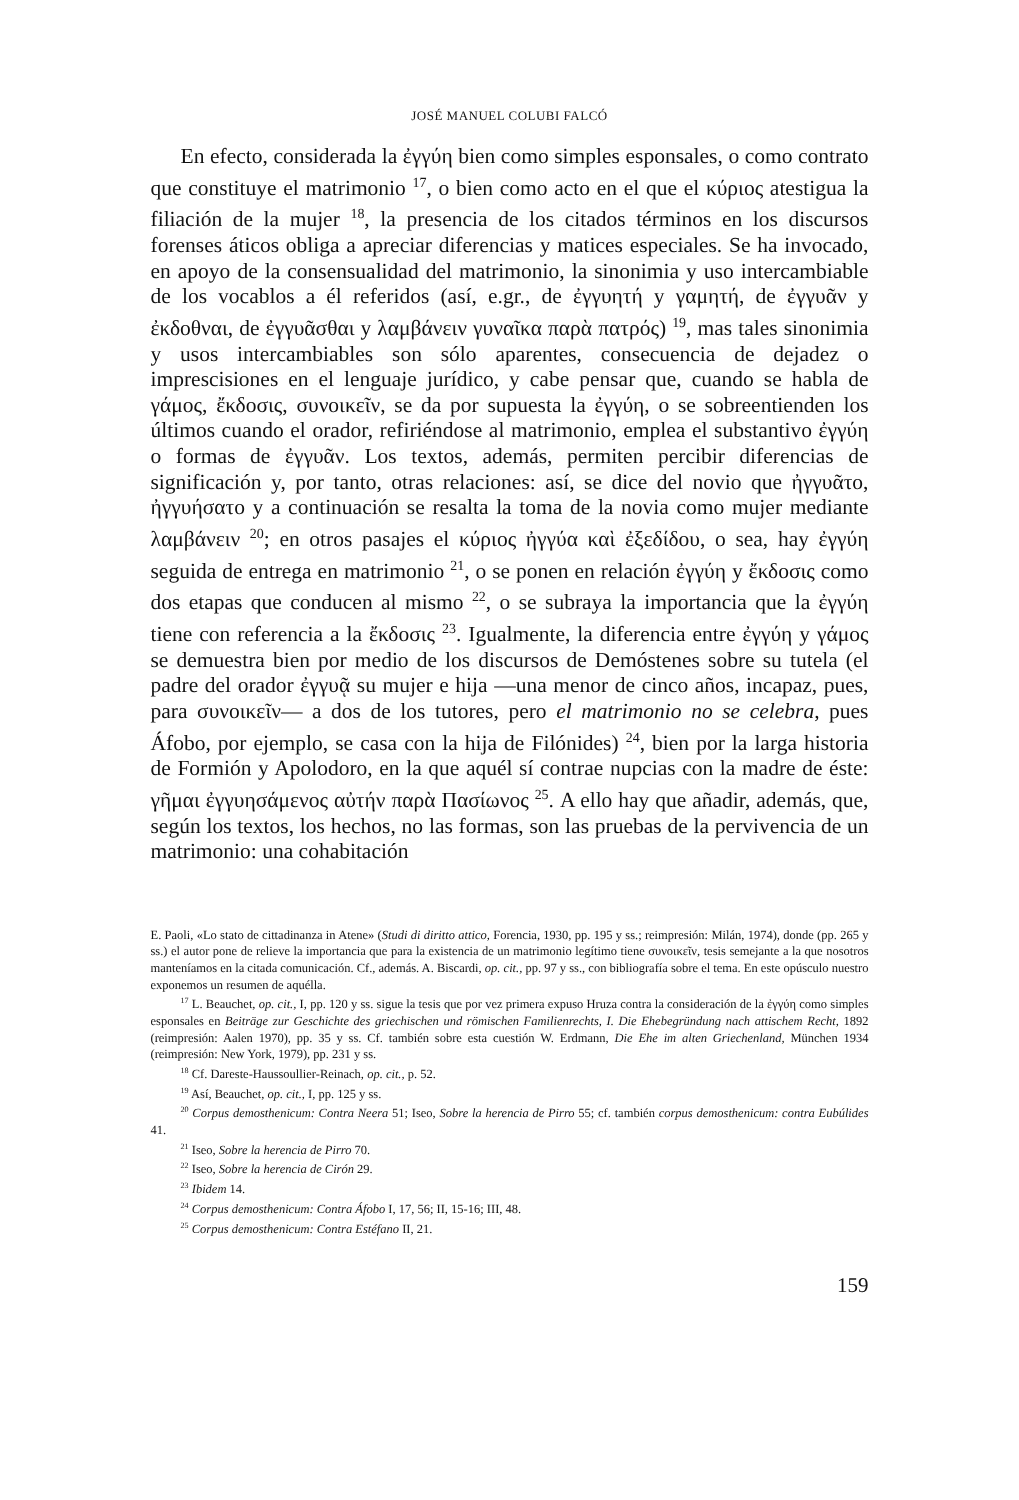JOSÉ MANUEL COLUBI FALCÓ
En efecto, considerada la ἐγγύη bien como simples esponsales, o como contrato que constituye el matrimonio <sup>17</sup>, o bien como acto en el que el κύριος atestigua la filiación de la mujer <sup>18</sup>, la presencia de los citados términos en los discursos forenses áticos obliga a apreciar diferencias y matices especiales. Se ha invocado, en apoyo de la consensualidad del matrimonio, la sinonimia y uso intercambiable de los vocablos a él referidos (así, e.gr., de ἐγγυητή y γαμητή, de ἐγγυᾶν y ἐκδοθναι, de ἐγγυᾶσθαι y λαμβάνειν γυναῖκα παρὰ πατρός) <sup>19</sup>, mas tales sinonimia y usos intercambiables son sólo aparentes, consecuencia de dejadez o imprescisiones en el lenguaje jurídico, y cabe pensar que, cuando se habla de γάμος, ἔκδοσις, συνοικεῖν, se da por supuesta la ἐγγύη, o se sobreentienden los últimos cuando el orador, refiriéndose al matrimonio, emplea el substantivo ἐγγύη o formas de ἐγγυᾶν. Los textos, además, permiten percibir diferencias de significación y, por tanto, otras relaciones: así, se dice del novio que ἠγγυᾶτο, ἠγγυήσατο y a continuación se resalta la toma de la novia como mujer mediante λαμβάνειν <sup>20</sup>; en otros pasajes el κύριος ἠγγύα καὶ ἐξεδίδου, o sea, hay ἐγγύη seguida de entrega en matrimonio <sup>21</sup>, o se ponen en relación ἐγγύη y ἔκδοσις como dos etapas que conducen al mismo <sup>22</sup>, o se subraya la importancia que la ἐγγύη tiene con referencia a la ἔκδοσις <sup>23</sup>. Igualmente, la diferencia entre ἐγγύη y γάμος se demuestra bien por medio de los discursos de Demóstenes sobre su tutela (el padre del orador ἐγγυᾷ su mujer e hija —una menor de cinco años, incapaz, pues, para συνοικεῖν— a dos de los tutores, pero el matrimonio no se celebra, pues Áfobo, por ejemplo, se casa con la hija de Filónides) <sup>24</sup>, bien por la larga historia de Formión y Apolodoro, en la que aquél sí contrae nupcias con la madre de éste: γῆμαι ἐγγυησάμενος αὐτήν παρὰ Πασίωνος <sup>25</sup>. A ello hay que añadir, además, que, según los textos, los hechos, no las formas, son las pruebas de la pervivencia de un matrimonio: una cohabitación
E. Paoli, «Lo stato de cittadinanza in Atene» (Studi di diritto attico, Forencia, 1930, pp. 195 y ss.; reimpresión: Milán, 1974), donde (pp. 265 y ss.) el autor pone de relieve la importancia que para la existencia de un matrimonio legítimo tiene συνοικεῖν, tesis semejante a la que nosotros manteníamos en la citada comunicación. Cf., además. A. Biscardi, op. cit., pp. 97 y ss., con bibliografía sobre el tema. En este opúsculo nuestro exponemos un resumen de aquélla.
<sup>17</sup> L. Beauchet, op. cit., I, pp. 120 y ss. sigue la tesis que por vez primera expuso Hruza contra la consideración de la ἐγγύη como simples esponsales en Beiträge zur Geschichte des griechischen und römischen Familienrechts, I. Die Ehebegründung nach attischem Recht, 1892 (reimpresión: Aalen 1970), pp. 35 y ss. Cf. también sobre esta cuestión W. Erdmann, Die Ehe im alten Griechenland, München 1934 (reimpresión: New York, 1979), pp. 231 y ss.
<sup>18</sup> Cf. Dareste-Haussoullier-Reinach, op. cit., p. 52.
<sup>19</sup> Así, Beauchet, op. cit., I, pp. 125 y ss.
<sup>20</sup> Corpus demosthenicum: Contra Neera 51; Iseo, Sobre la herencia de Pirro 55; cf. también corpus demosthenicum: contra Eubúlides 41.
<sup>21</sup> Iseo, Sobre la herencia de Pirro 70.
<sup>22</sup> Iseo, Sobre la herencia de Cirón 29.
<sup>23</sup> Ibidem 14.
<sup>24</sup> Corpus demosthenicum: Contra Áfobo I, 17, 56; II, 15-16; III, 48.
<sup>25</sup> Corpus demosthenicum: Contra Estéfano II, 21.
159